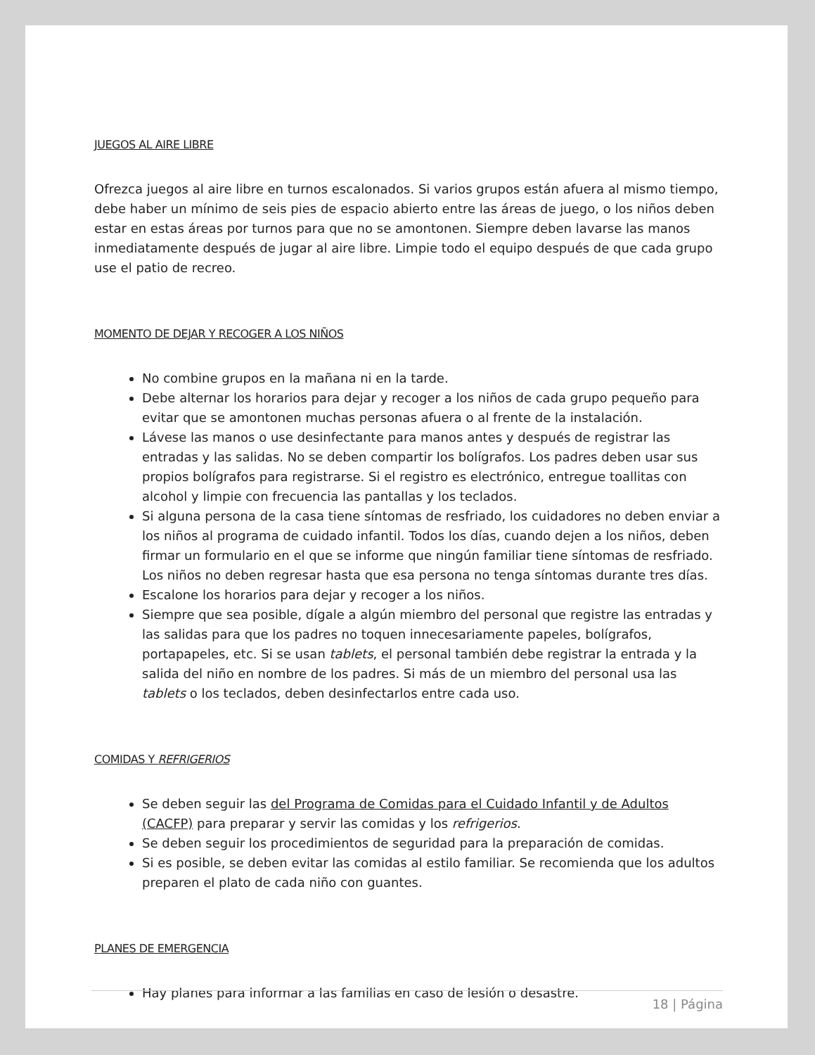JUEGOS AL AIRE LIBRE
Ofrezca juegos al aire libre en turnos escalonados. Si varios grupos están afuera al mismo tiempo, debe haber un mínimo de seis pies de espacio abierto entre las áreas de juego, o los niños deben estar en estas áreas por turnos para que no se amontonen. Siempre deben lavarse las manos inmediatamente después de jugar al aire libre. Limpie todo el equipo después de que cada grupo use el patio de recreo.
MOMENTO DE DEJAR Y RECOGER A LOS NIÑOS
No combine grupos en la mañana ni en la tarde.
Debe alternar los horarios para dejar y recoger a los niños de cada grupo pequeño para evitar que se amontonen muchas personas afuera o al frente de la instalación.
Lávese las manos o use desinfectante para manos antes y después de registrar las entradas y las salidas. No se deben compartir los bolígrafos. Los padres deben usar sus propios bolígrafos para registrarse. Si el registro es electrónico, entregue toallitas con alcohol y limpie con frecuencia las pantallas y los teclados.
Si alguna persona de la casa tiene síntomas de resfriado, los cuidadores no deben enviar a los niños al programa de cuidado infantil. Todos los días, cuando dejen a los niños, deben firmar un formulario en el que se informe que ningún familiar tiene síntomas de resfriado. Los niños no deben regresar hasta que esa persona no tenga síntomas durante tres días.
Escalone los horarios para dejar y recoger a los niños.
Siempre que sea posible, dígale a algún miembro del personal que registre las entradas y las salidas para que los padres no toquen innecesariamente papeles, bolígrafos, portapapeles, etc. Si se usan tablets, el personal también debe registrar la entrada y la salida del niño en nombre de los padres. Si más de un miembro del personal usa las tablets o los teclados, deben desinfectarlos entre cada uso.
COMIDAS Y REFRIGERIOS
Se deben seguir las del Programa de Comidas para el Cuidado Infantil y de Adultos (CACFP) para preparar y servir las comidas y los refrigerios.
Se deben seguir los procedimientos de seguridad para la preparación de comidas.
Si es posible, se deben evitar las comidas al estilo familiar. Se recomienda que los adultos preparen el plato de cada niño con guantes.
PLANES DE EMERGENCIA
Hay planes para informar a las familias en caso de lesión o desastre.
18 | Página